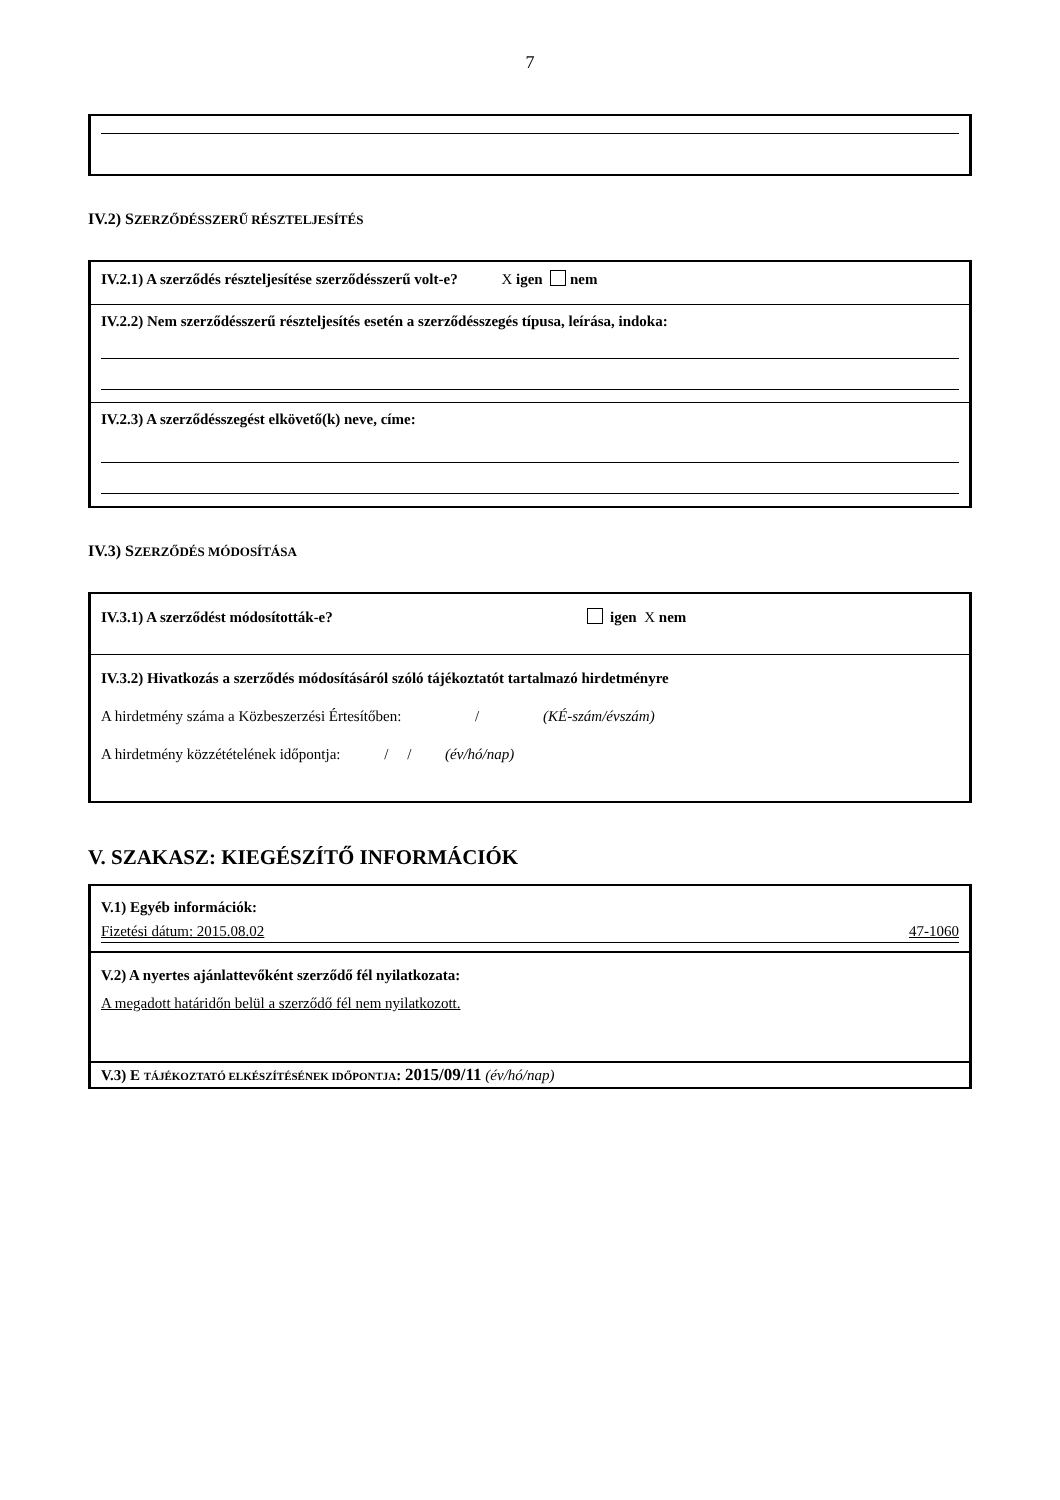7
IV.2) SZERZŐDÉSSZERŰ RÉSZTELJESÍTÉS
IV.2.1) A szerződés részteljesítése szerződésszerű volt-e? X igen nem
IV.2.2) Nem szerződésszerű részteljesítés esetén a szerződésszegés típusa, leírása, indoka:
IV.2.3) A szerződésszegést elkövető(k) neve, címe:
IV.3) SZERZŐDÉS MÓDOSÍTÁSA
IV.3.1) A szerződést módosították-e? igen X nem
IV.3.2) Hivatkozás a szerződés módosításáról szóló tájékoztatót tartalmazó hirdetményre
A hirdetmény száma a Közbeszerzési Értesítőben: / (KÉ-szám/évszám)
A hirdetmény közzétételének időpontja: / / (év/hó/nap)
V. SZAKASZ: KIEGÉSZÍTŐ INFORMÁCIÓK
V.1) Egyéb információk:
Fizetési dátum: 2015.08.02 47-1060
V.2) A nyertes ajánlattevőként szerződő fél nyilatkozata:
A megadott határidőn belül a szerződő fél nem nyilatkozott.
V.3) E TÁJÉKOZTATÓ ELKÉSZÍTÉSÉNEK IDŐPONTJA: 2015/09/11 (év/hó/nap)